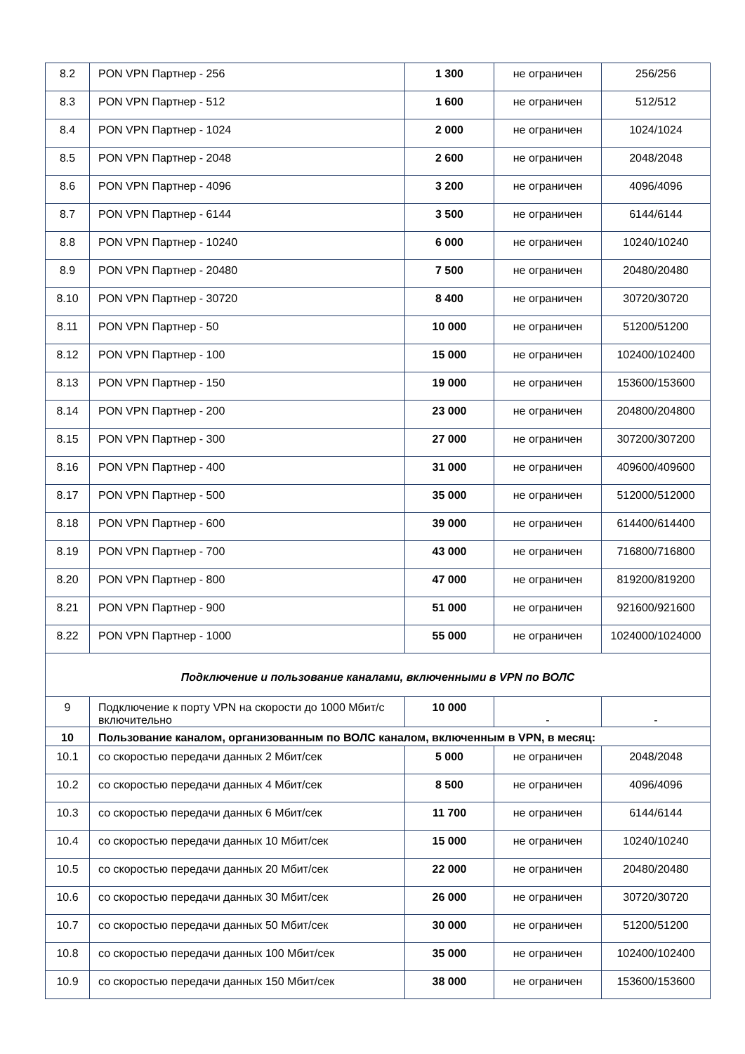| 8.2 | PON VPN Партнер - 256 | 1 300 | не ограничен | 256/256 |
| 8.3 | PON VPN Партнер - 512 | 1 600 | не ограничен | 512/512 |
| 8.4 | PON VPN Партнер - 1024 | 2 000 | не ограничен | 1024/1024 |
| 8.5 | PON VPN Партнер - 2048 | 2 600 | не ограничен | 2048/2048 |
| 8.6 | PON VPN Партнер - 4096 | 3 200 | не ограничен | 4096/4096 |
| 8.7 | PON VPN Партнер - 6144 | 3 500 | не ограничен | 6144/6144 |
| 8.8 | PON VPN Партнер - 10240 | 6 000 | не ограничен | 10240/10240 |
| 8.9 | PON VPN Партнер - 20480 | 7 500 | не ограничен | 20480/20480 |
| 8.10 | PON VPN Партнер - 30720 | 8 400 | не ограничен | 30720/30720 |
| 8.11 | PON VPN Партнер - 50 | 10 000 | не ограничен | 51200/51200 |
| 8.12 | PON VPN Партнер - 100 | 15 000 | не ограничен | 102400/102400 |
| 8.13 | PON VPN Партнер - 150 | 19 000 | не ограничен | 153600/153600 |
| 8.14 | PON VPN Партнер - 200 | 23 000 | не ограничен | 204800/204800 |
| 8.15 | PON VPN Партнер - 300 | 27 000 | не ограничен | 307200/307200 |
| 8.16 | PON VPN Партнер - 400 | 31 000 | не ограничен | 409600/409600 |
| 8.17 | PON VPN Партнер - 500 | 35 000 | не ограничен | 512000/512000 |
| 8.18 | PON VPN Партнер - 600 | 39 000 | не ограничен | 614400/614400 |
| 8.19 | PON VPN Партнер - 700 | 43 000 | не ограничен | 716800/716800 |
| 8.20 | PON VPN Партнер - 800 | 47 000 | не ограничен | 819200/819200 |
| 8.21 | PON VPN Партнер - 900 | 51 000 | не ограничен | 921600/921600 |
| 8.22 | PON VPN Партнер - 1000 | 55 000 | не ограничен | 1024000/1024000 |
| Подключение и пользование каналами, включенными в VPN по ВОЛС | | | | |
| 9 | Подключение к порту VPN на скорости до 1000 Мбит/с включительно | 10 000 | - | - |
| 10 | Пользование каналом, организованным по ВОЛС каналом, включенным в VPN, в месяц: | | | |
| 10.1 | со скоростью передачи данных 2 Мбит/сек | 5 000 | не ограничен | 2048/2048 |
| 10.2 | со скоростью передачи данных 4 Мбит/сек | 8 500 | не ограничен | 4096/4096 |
| 10.3 | со скоростью передачи данных 6 Мбит/сек | 11 700 | не ограничен | 6144/6144 |
| 10.4 | со скоростью передачи данных 10 Мбит/сек | 15 000 | не ограничен | 10240/10240 |
| 10.5 | со скоростью передачи данных 20 Мбит/сек | 22 000 | не ограничен | 20480/20480 |
| 10.6 | со скоростью передачи данных 30 Мбит/сек | 26 000 | не ограничен | 30720/30720 |
| 10.7 | со скоростью передачи данных 50 Мбит/сек | 30 000 | не ограничен | 51200/51200 |
| 10.8 | со скоростью передачи данных 100 Мбит/сек | 35 000 | не ограничен | 102400/102400 |
| 10.9 | со скоростью передачи данных 150 Мбит/сек | 38 000 | не ограничен | 153600/153600 |